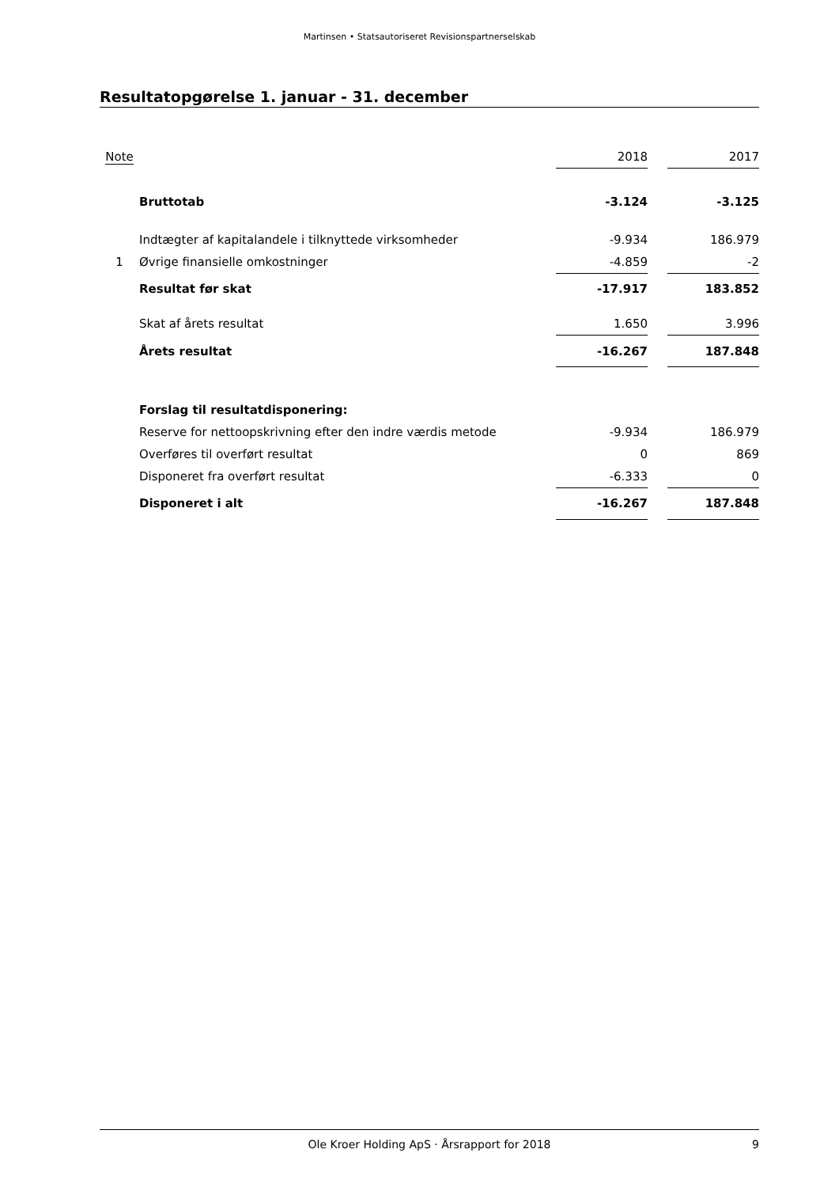Martinsen • Statsautoriseret Revisionspartnerselskab
Resultatopgørelse 1. januar - 31. december
| Note | | 2018 | | 2017 |
| --- | --- | --- | --- | --- |
| | Bruttotab | -3.124 | | -3.125 |
| | Indtægter af kapitalandele i tilknyttede virksomheder | -9.934 | | 186.979 |
| 1 | Øvrige finansielle omkostninger | -4.859 | | -2 |
| | Resultat før skat | -17.917 | | 183.852 |
| | Skat af årets resultat | 1.650 | | 3.996 |
| | Årets resultat | -16.267 | | 187.848 |
| | Forslag til resultatdisponering: | | | |
| | Reserve for nettoopskrivning efter den indre værdis metode | -9.934 | | 186.979 |
| | Overføres til overført resultat | 0 | | 869 |
| | Disponeret fra overført resultat | -6.333 | | 0 |
| | Disponeret i alt | -16.267 | | 187.848 |
Ole Kroer Holding ApS · Årsrapport for 2018 9